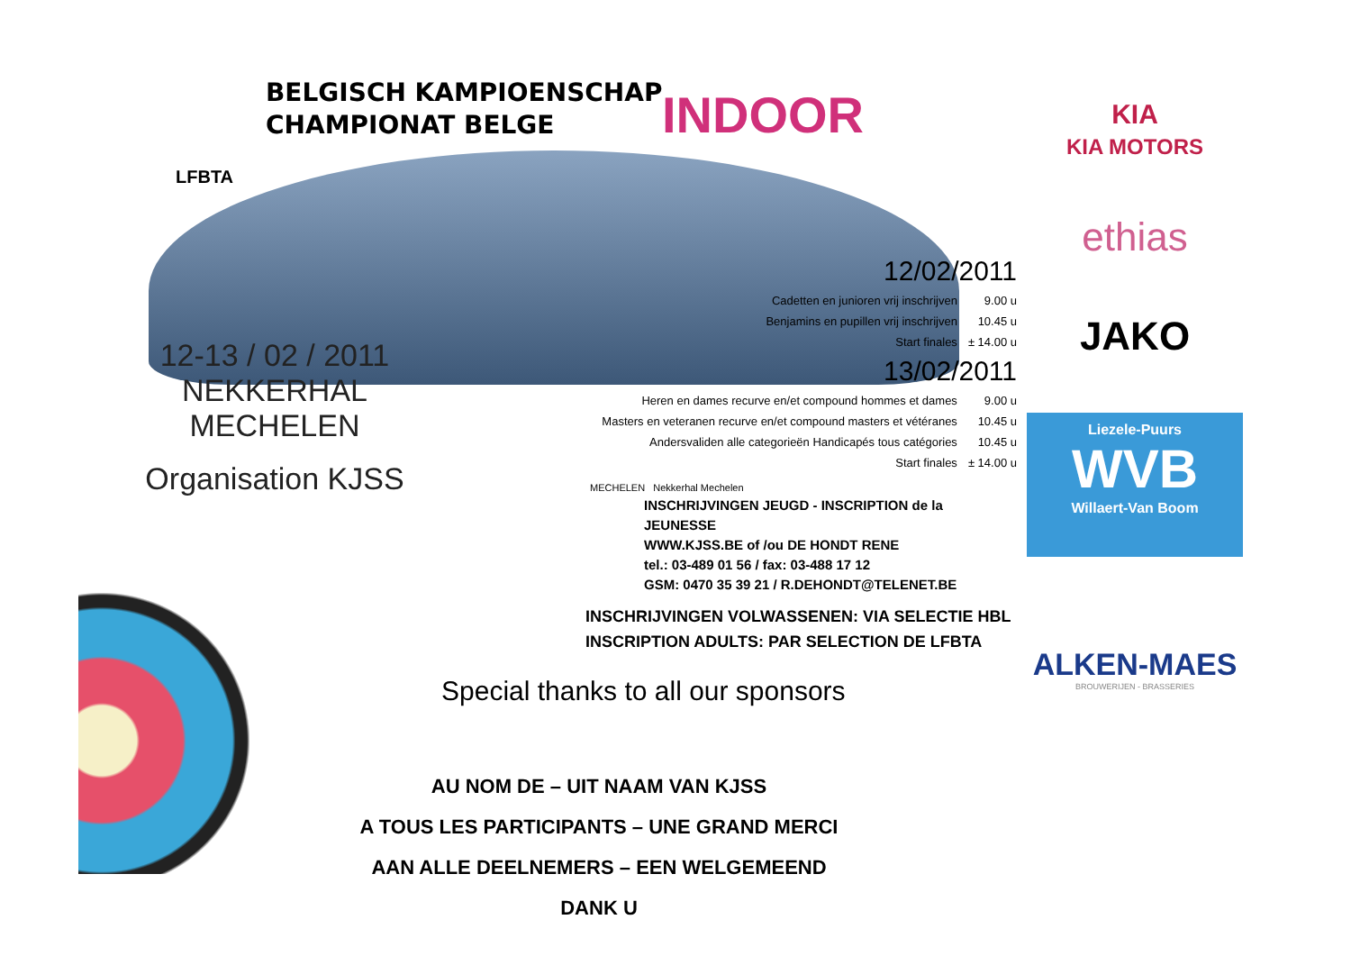BELGISCH KAMPIOENSCHAP
CHAMPIONAT BELGE
INDOOR
LFBTA
12-13 / 02 / 2011
NEKKERHAL MECHELEN
Organisation KJSS
| 12/02/2011 | |
| Cadetten en junioren vrij inschrijven | 9.00 u |
| Benjamins en pupillen vrij inschrijven | 10.45 u |
| Start finales | ± 14.00 u |
| 13/02/2011 | |
| Heren en dames recurve en/et compound hommes et dames | 9.00 u |
| Masters en veteranen recurve en/et compound masters et vétéranes | 10.45 u |
| Andersvaliden alle categorieën Handicapés tous catégories | 10.45 u |
| Start finales | ± 14.00 u |
MECHELEN Nekkerhal Mechelen
INSCHRIJVINGEN JEUGD - INSCRIPTION de la JEUNESSE
WWW.KJSS.BE of /ou DE HONDT RENE
tel.: 03-489 01 56 / fax: 03-488 17 12
GSM: 0470 35 39 21 / R.DEHONDT@TELENET.BE
INSCHRIJVINGEN VOLWASSENEN: VIA SELECTIE HBL
INSCRIPTION ADULTS: PAR SELECTION DE LFBTA
Special thanks to all our sponsors
AU NOM DE – UIT NAAM VAN KJSS
A TOUS LES PARTICIPANTS – UNE GRAND MERCI
AAN ALLE DEELNEMERS – EEN WELGEMEEND DANK U
KIA
KIA MOTORS
ethias
JAKO
Liezele-Puurs
WVB
Willaert-Van Boom
ALKEN-MAES
BROUWERIJEN - BRASSERIES